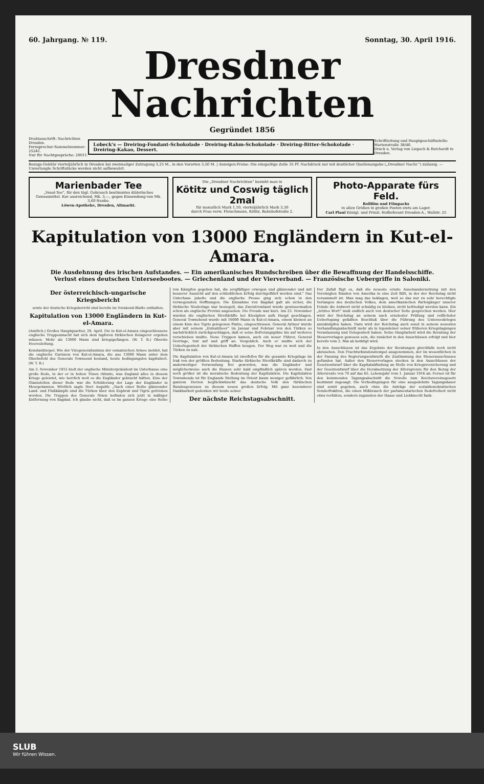60. Jahrgang. № 119. Sonntag, 30. April 1916.
Dresdner Nachrichten
Gegründet 1856
Drahtanschrift: Nachrichten Dresden.
Fernsprecher-Sammelnummer: 25241.
Nur für Nachtgespräche: 20011.
Lobeck's — Dreiring-Fondant-Schokolade · Dreiring-Rahm-Schokolade · Dreiring-Bitter-Schokolade · Dreiring-Kakao, Dessert.
Schriftleitung und Hauptgeschäftsstelle:
Marienstraße 38/40.
Druck u. Verlag von Liepsch & Reichardt in Dresden.
Bezugs-Gebühr vierteljährlich in Dresden bei zweimaliger Zutragung 3,25 M., in den Vororten 3,50 M. | Anzeigen-Preise: Die einspaltige Zeile 35 Pf. Nachdruck nur mit deutlicher Quellenangabe („Dresdner Nachr.“) zulässig. — Unverlangte Schriftstücke werden nicht aufbewahrt.
Marienbader Tee
„Vesol-Tee“, für den tägl. Gebrauch bestimmtes diätetisches Genussmittel. Kur ausreichend, Mk. 3,—, gegen Einsendung von Mk. 3,60 franko.
Löwen-Apotheke, Dresden, Altmarkt.
Die „Dresdner Nachrichten“ bezieht man in
Kötitz und Coswig täglich 2mal
für monatlich Mark 1,10, vierteljährlich Mark 3,30
durch Frau verw. Fleischmann, Kötitz, Bahnhofstraße 2.
Photo-Apparate fürs Feld.
Rollfilm und Filmpacks
in allen Größen in großen Posten stets am Lager.
Carl Plaul Königl. und Prinzl. Hoflieferant Dresden-A., Wallstr. 25
Kapitulation von 13000 Engländern in Kut-el-Amara.
Die Ausdehnung des irischen Aufstandes. — Ein amerikanisches Rundschreiben über die Bewaffnung der Handelsschiffe.
Verlust eines deutschen Unterseebootes. — Griechenland und der Vierverband. — Französische Uebergriffe in Saloniki.
Der österreichisch-ungarische Kriegsbericht
sowie der deutsche Kriegsbericht sind bereits im Vorabend-Blatte enthalten.
Kapitulation von 13000 Engländern in Kut-el-Amara.
(Amtlich.) Großes Hauptquartier, 29. April. Die in Kut-el-Amara eingeschlossene englische Truppenmacht hat sich dem tapferen türkischen Belagerer ergeben müssen. Mehr als 13000 Mann sind kriegsgefangen. (W. T. B.) Oberste Heeresleitung.
Konstantinopel. Wie der Vizegeneralissimus der osmanischen Armee meldet, hat die englische Garnison von Kut-el-Amara, die aus 13000 Mann unter dem Oberbefehl des Generals Townsend bestand, heute bedingungslos kapituliert. (W. T. B.)
Am 3. November 1915 hielt der englische Ministerpräsident im Unterhause eine große Rede, in der er in hohen Tönen rühmte, was England alles in diesem Kriege geleistet, wie herrlich weit es die Engländer gebracht hätten. Eine der Glanzstellen dieser Rede war die Schilderung der Lage der Engländer in Mesopotamien. Wörtlich sagte Herr Asquith: „Nach einer Reihe glänzender Land- und Flußkämpfe sind die Türken über den Euphrat und Tigris getrieben worden. Die Truppen des Generals Nixon befinden sich jetzt in mäßiger Entfernung von Bagdad. Ich glaube nicht, daß es im ganzen Kriege eine Reihe von Kämpfen gegeben hat, die sorgfältiger erwogen und glänzender und mit besserer Aussicht auf den schließlichen Erfolg durchgeführt worden sind.“ Das Unterhaus jubelte und die englische Presse ging sich schon in den verwegensten Hoffnungen. Die Einnahme von Bagdad galt als sicher, die türkische Niederlage war besiegelt, das Zweistromland wurde gewissermaßen schon als englische Provinz angesehen. Die Freude war kurz. Am 23. November wurden die englischen Streitkräfte bei Ktesiphon aufs Haupt geschlagen. General Townshend wurde mit 16000 Mann in Kut-el-Amara, einem kleinen an einem Knie des Tigris gelegenen Platze, eingeschlossen. General Aylmer wurde aber mit seinem „Entsatzheer“ im Januar und Februar von den Türken so nachdrücklich zurückgeschlagen, daß er seine Befreiungspläne bis auf weiteres verschieben mußte. Neue Truppen kamen, auch ein neuer Führer, General Gorringe, trat auf und griff an. Vergeblich. Auch er mußte sich der Ueberlegenheit der türkischen Waffen beugen. Der Weg war zu weit und die Türken zu nah.
Die Kapitulation von Kut-el-Amara ist zweifellos für die gesamte Kriegslage im Irak von der größten Bedeutung. Starke türkische Streitkräfte sind dadurch zu anderweitiger Verwendung frei geworden, was die Engländer und möglicherweise auch die Russen sehr bald empfindlich spüren werden. Fast noch größer ist die moralische Bedeutung der Kapitulation. Die Kapitulation Townshends ist für Englands Stellung im Orient kaum weniger gefährlich. Von ganzem Herzen beglückwünscht das deutsche Volk den türkischen Bundesgenossen zu diesem neuen großen Erfolg. Mit ganz besonderer Dankbarkeit gedenken wir heute seiner.
Der nächste Reichstagsabschnitt.
Der Zufall fügt es, daß die neueste ernste Auseinandersetzung mit den Vereinigten Staaten von Amerika in eine Zeit fällt, in der der Reichstag nicht versammelt ist. Man mag das beklagen, weil so das nur zu sehr berechtigte Verlangen des deutschen Volkes, dem amerikanischen Parteigänger unserer Feinde die Antwort nicht schuldig zu bleiben, nicht befriedigt werden kann. Ein „letztes Wort“ muß endlich auch von deutscher Seite gesprochen werden. Hier wird der Reichstag an seinem nach ernstester Prüfung und reiflichster Ueberlegung gefaßten Beschluß über die Führung des Unterseekrieges anzuknüpfen haben. Dazu wird der Reichstag auch sonst in seinem neuesten Verhandlungsabschnitt mehr als in irgendeiner seiner früheren Kriegstagungen Veranlassung und Gelegenheit haben. Seine Hauptarbeit wird die Beratung der Steuervorlagen gewesen sein, die zunächst in den Ausschüssen erfolgt und hier bereits vom 2. Mai ab betätigt wird.
In den Ausschüssen ist das Ergebnis der Beratungen gleichfalls noch nicht abzusehen. Den Frachturkundenstempel ausgenommen, der im wesentlichen in der Fassung des Regierungsentwurfs die Zustimmung des Steuerausschusses gefunden hat. Außer den Steuervorlagen stecken in den Ausschüssen der Gesetzentwurf über die Kapitalabfindung an Stelle von Kriegsversicherung und der Gesetzentwurf über die Herabsetzung der Altersgrenze für den Bezug der Altersrente von 70 auf das 65. Lebensjahr vom 1. Januar 1916 ab. Ferner ist für den kommenden Tagungsabschnitt die Novelle zum Reichsvereinsgesetz bestimmt zugesagt. Die Vorbedingungen für eine ausgedehnte Tagungsdauer sind somit gegeben, auch ohne die Anträge der sozialdemokratischen Sonderfraktion, die einen Mißbrauch der parlamentarischen Redefreiheit nicht etwa verhüten, sondern zugunsten der Haase und Liebknecht fank-
SLUB
Wir führen Wissen.